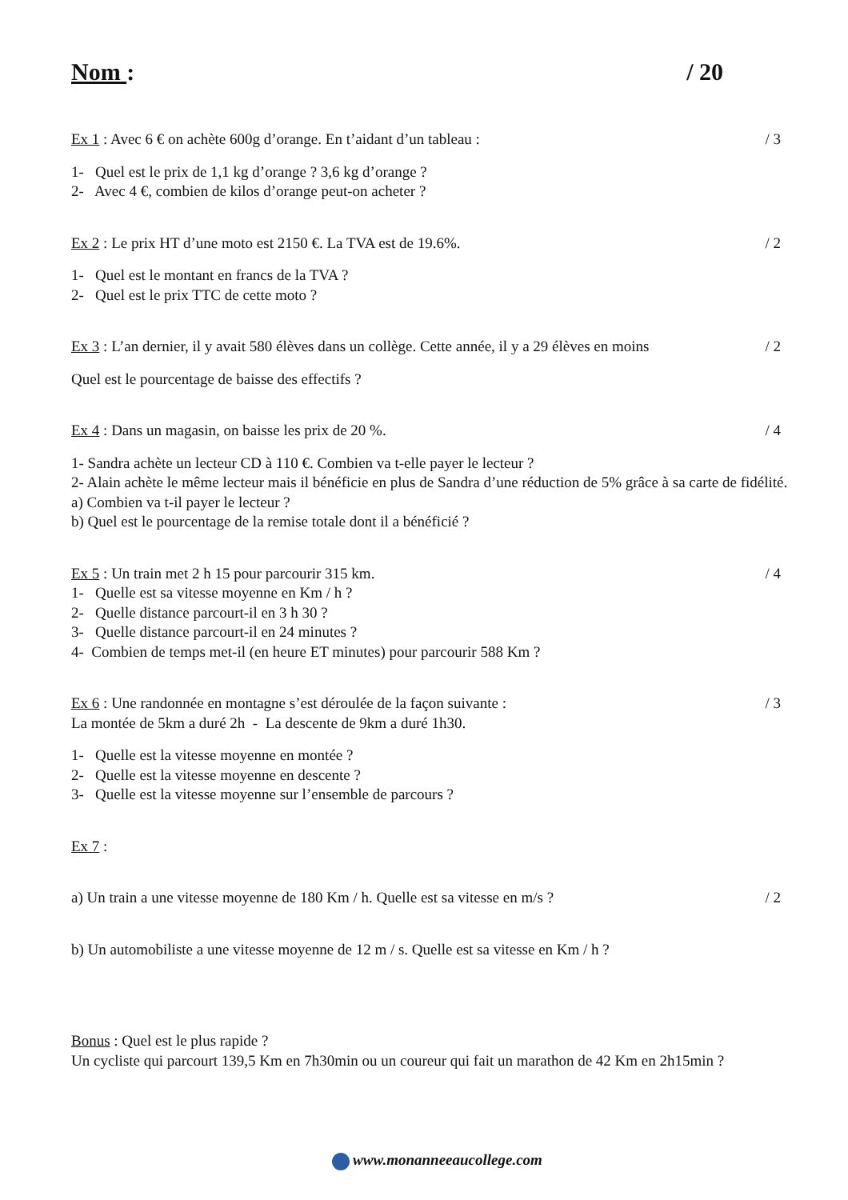Nom : / 20
Ex 1 : Avec 6 € on achète 600g d’orange. En t’aidant d’un tableau : / 3
1- Quel est le prix de 1,1 kg d’orange ? 3,6 kg d’orange ?
2- Avec 4 €, combien de kilos d’orange peut-on acheter ?
Ex 2 : Le prix HT d’une moto est 2150 €. La TVA est de 19.6%. / 2
1- Quel est le montant en francs de la TVA ?
2- Quel est le prix TTC de cette moto ?
Ex 3 : L’an dernier, il y avait 580 élèves dans un collège. Cette année, il y a 29 élèves en moins / 2
Quel est le pourcentage de baisse des effectifs ?
Ex 4 : Dans un magasin, on baisse les prix de 20 %. / 4
1- Sandra achète un lecteur CD à 110 €. Combien va t-elle payer le lecteur ?
2- Alain achète le même lecteur mais il bénéficie en plus de Sandra d’une réduction de 5% grâce à sa carte de fidélité.
a) Combien va t-il payer le lecteur ?
b) Quel est le pourcentage de la remise totale dont il a bénéficié ?
Ex 5 : Un train met 2 h 15 pour parcourir 315 km. / 4
1- Quelle est sa vitesse moyenne en Km / h ?
2- Quelle distance parcourt-il en 3 h 30 ?
3- Quelle distance parcourt-il en 24 minutes ?
4- Combien de temps met-il (en heure ET minutes) pour parcourir 588 Km ?
Ex 6 : Une randonnée en montagne s’est déroulée de la façon suivante : / 3
La montée de 5km a duré 2h - La descente de 9km a duré 1h30.
1- Quelle est la vitesse moyenne en montée ?
2- Quelle est la vitesse moyenne en descente ?
3- Quelle est la vitesse moyenne sur l’ensemble de parcours ?
Ex 7 :
a) Un train a une vitesse moyenne de 180 Km / h. Quelle est sa vitesse en m/s ? / 2
b) Un automobiliste a une vitesse moyenne de 12 m / s. Quelle est sa vitesse en Km / h ?
Bonus : Quel est le plus rapide ?
Un cycliste qui parcourt 139,5 Km en 7h30min ou un coureur qui fait un marathon de 42 Km en 2h15min ?
www.monanneeaucollege.com